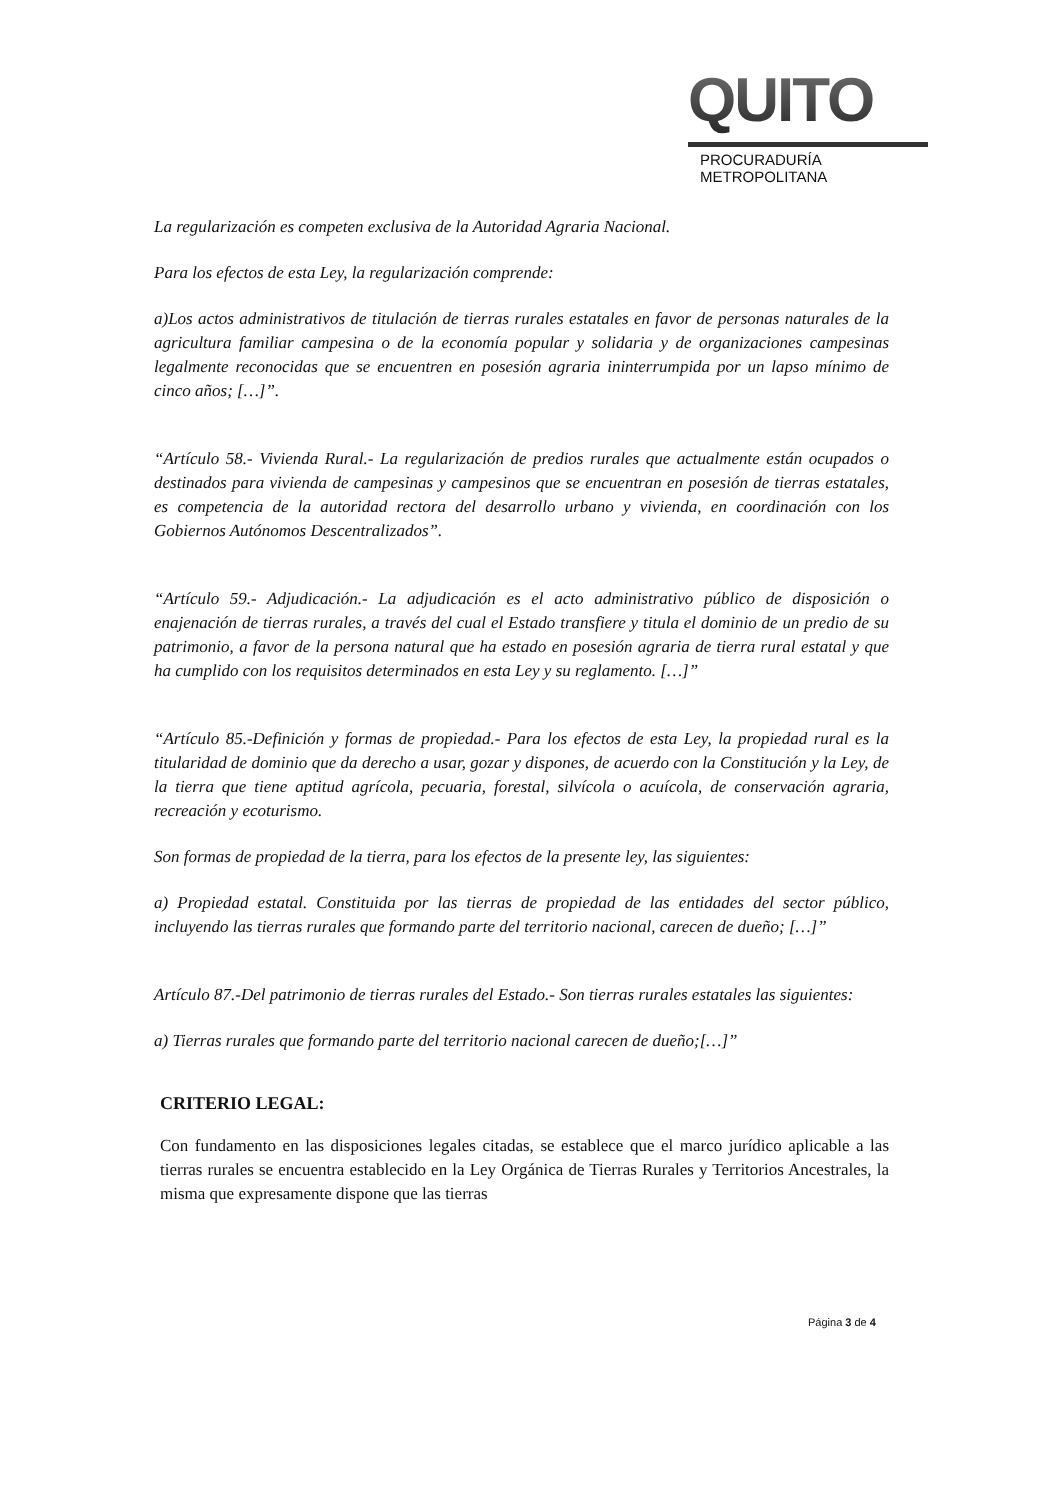QUITO
PROCURADURÍA
METROPOLITANA
La regularización es competen exclusiva de la Autoridad Agraria Nacional.
Para los efectos de esta Ley, la regularización comprende:
a)Los actos administrativos de titulación de tierras rurales estatales en favor de personas naturales de la agricultura familiar campesina o de la economía popular y solidaria y de organizaciones campesinas legalmente reconocidas que se encuentren en posesión agraria ininterrumpida por un lapso mínimo de cinco años; […]”.
“Artículo 58.- Vivienda Rural.- La regularización de predios rurales que actualmente están ocupados o destinados para vivienda de campesinas y campesinos que se encuentran en posesión de tierras estatales, es competencia de la autoridad rectora del desarrollo urbano y vivienda, en coordinación con los Gobiernos Autónomos Descentralizados”.
“Artículo 59.- Adjudicación.- La adjudicación es el acto administrativo público de disposición o enajenación de tierras rurales, a través del cual el Estado transfiere y titula el dominio de un predio de su patrimonio, a favor de la persona natural que ha estado en posesión agraria de tierra rural estatal y que ha cumplido con los requisitos determinados en esta Ley y su reglamento. […]”
“Artículo 85.-Definición y formas de propiedad.- Para los efectos de esta Ley, la propiedad rural es la titularidad de dominio que da derecho a usar, gozar y dispones, de acuerdo con la Constitución y la Ley, de la tierra que tiene aptitud agrícola, pecuaria, forestal, silvícola o acuícola, de conservación agraria, recreación y ecoturismo.
Son formas de propiedad de la tierra, para los efectos de la presente ley, las siguientes:
a) Propiedad estatal. Constituida por las tierras de propiedad de las entidades del sector público, incluyendo las tierras rurales que formando parte del territorio nacional, carecen de dueño; […]”
Artículo 87.-Del patrimonio de tierras rurales del Estado.- Son tierras rurales estatales las siguientes:
a) Tierras rurales que formando parte del territorio nacional carecen de dueño;[…]”
CRITERIO LEGAL:
Con fundamento en las disposiciones legales citadas, se establece que el marco jurídico aplicable a las tierras rurales se encuentra establecido en la Ley Orgánica de Tierras Rurales y Territorios Ancestrales, la misma que expresamente dispone que las tierras
Página 3 de 4